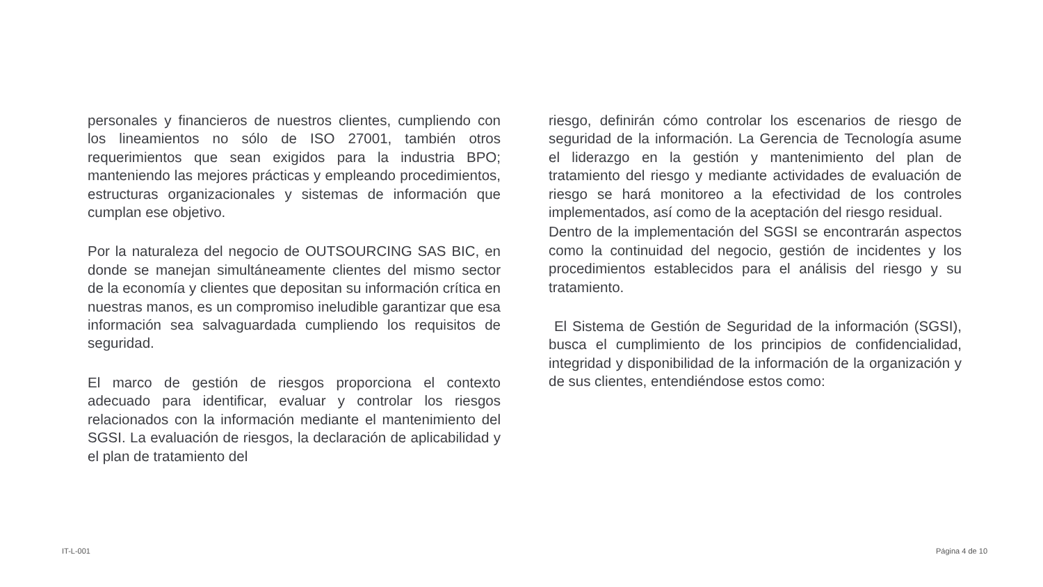personales y financieros de nuestros clientes, cumpliendo con los lineamientos no sólo de ISO 27001, también otros requerimientos que sean exigidos para la industria BPO; manteniendo las mejores prácticas y empleando procedimientos, estructuras organizacionales y sistemas de información que cumplan ese objetivo.
Por la naturaleza del negocio de OUTSOURCING SAS BIC, en donde se manejan simultáneamente clientes del mismo sector de la economía y clientes que depositan su información crítica en nuestras manos, es un compromiso ineludible garantizar que esa información sea salvaguardada cumpliendo los requisitos de seguridad.
El marco de gestión de riesgos proporciona el contexto adecuado para identificar, evaluar y controlar los riesgos relacionados con la información mediante el mantenimiento del SGSI. La evaluación de riesgos, la declaración de aplicabilidad y el plan de tratamiento del
riesgo, definirán cómo controlar los escenarios de riesgo de seguridad de la información. La Gerencia de Tecnología asume el liderazgo en la gestión y mantenimiento del plan de tratamiento del riesgo y mediante actividades de evaluación de riesgo se hará monitoreo a la efectividad de los controles implementados, así como de la aceptación del riesgo residual.
Dentro de la implementación del SGSI se encontrarán aspectos como la continuidad del negocio, gestión de incidentes y los procedimientos establecidos para el análisis del riesgo y su tratamiento.
El Sistema de Gestión de Seguridad de la información (SGSI), busca el cumplimiento de los principios de confidencialidad, integridad y disponibilidad de la información de la organización y de sus clientes, entendiéndose estos como:
IT-L-001 Página 4 de 10